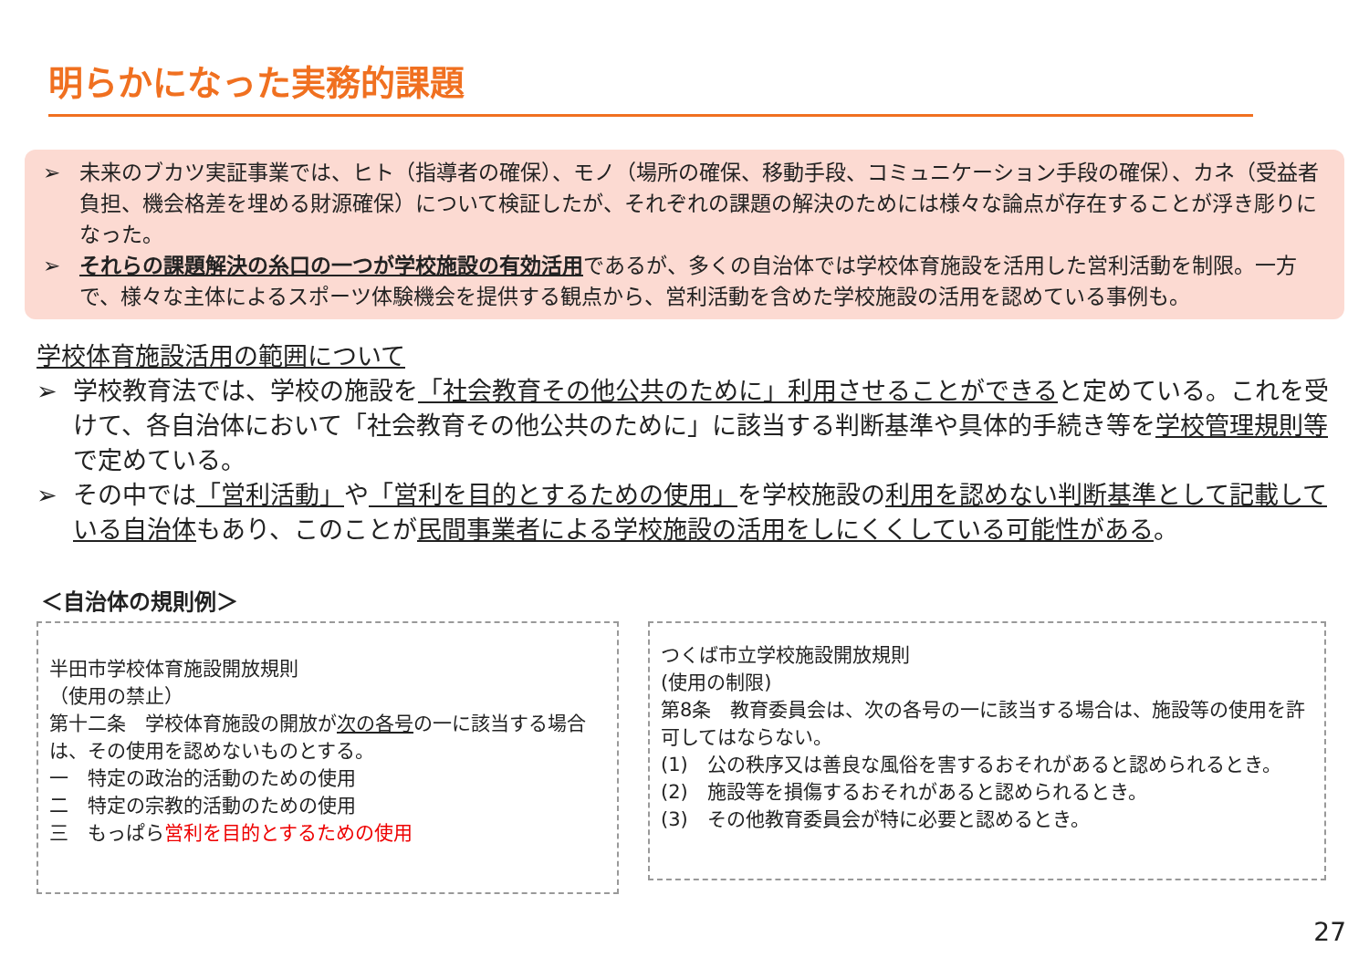明らかになった実務的課題
➢ 未来のブカツ実証事業では、ヒト（指導者の確保）、モノ（場所の確保、移動手段、コミュニケーション手段の確保）、カネ（受益者負担、機会格差を埋める財源確保）について検証したが、それぞれの課題の解決のためには様々な論点が存在することが浮き彫りになった。
➢ それらの課題解決の糸口の一つが学校施設の有効活用であるが、多くの自治体では学校体育施設を活用した営利活動を制限。一方で、様々な主体によるスポーツ体験機会を提供する観点から、営利活動を含めた学校施設の活用を認めている事例も。
学校体育施設活用の範囲について
➢ 学校教育法では、学校の施設を「社会教育その他公共のために」利用させることができると定めている。これを受けて、各自治体において「社会教育その他公共のために」に該当する判断基準や具体的手続き等を学校管理規則等で定めている。
➢ その中では「営利活動」や「営利を目的とするための使用」を学校施設の利用を認めない判断基準として記載している自治体もあり、このことが民間事業者による学校施設の活用をしにくくしている可能性がある。
＜自治体の規則例＞
半田市学校体育施設開放規則
（使用の禁止）
第十二条　学校体育施設の開放が次の各号の一に該当する場合は、その使用を認めないものとする。
一　特定の政治的活動のための使用
二　特定の宗教的活動のための使用
三　もっぱら営利を目的とするための使用
つくば市立学校施設開放規則
(使用の制限)
第8条　教育委員会は、次の各号の一に該当する場合は、施設等の使用を許可してはならない。
(1)　公の秩序又は善良な風俗を害するおそれがあると認められるとき。
(2)　施設等を損傷するおそれがあると認められるとき。
(3)　その他教育委員会が特に必要と認めるとき。
27